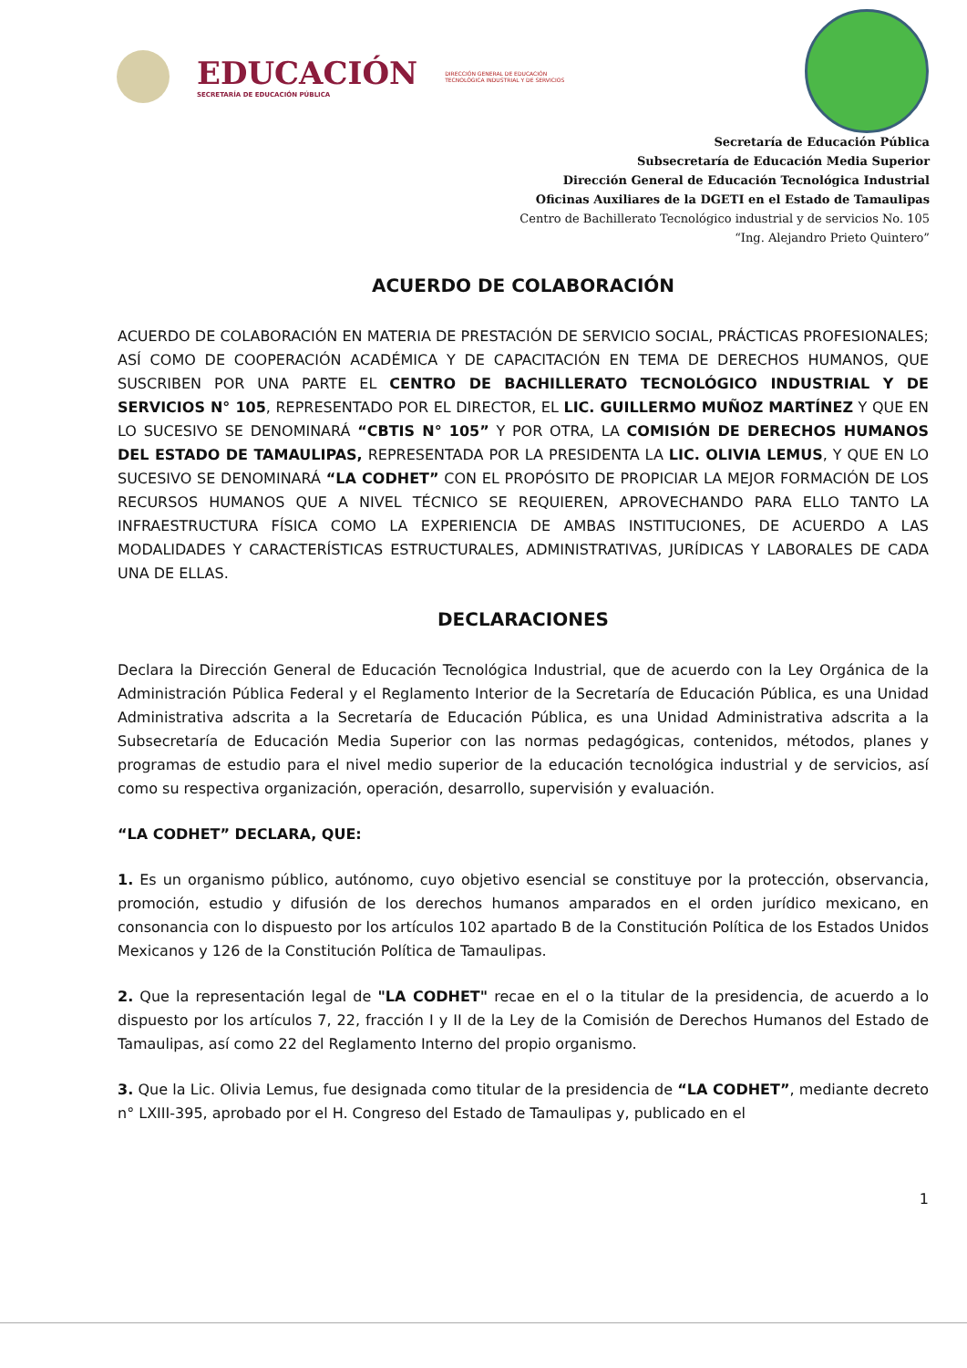EDUCACIÓN
SECRETARÍA DE EDUCACIÓN PÚBLICA
DIRECCIÓN GENERAL DE EDUCACIÓN
TECNOLÓGICA INDUSTRIAL Y DE SERVICIOS
Secretaría de Educación Pública
Subsecretaría de Educación Media Superior
Dirección General de Educación Tecnológica Industrial
Oficinas Auxiliares de la DGETI en el Estado de Tamaulipas
Centro de Bachillerato Tecnológico industrial y de servicios No. 105
“Ing. Alejandro Prieto Quintero”
ACUERDO DE COLABORACIÓN
ACUERDO DE COLABORACIÓN EN MATERIA DE PRESTACIÓN DE SERVICIO SOCIAL, PRÁCTICAS PROFESIONALES; ASÍ COMO DE COOPERACIÓN ACADÉMICA Y DE CAPACITACIÓN EN TEMA DE DERECHOS HUMANOS, QUE SUSCRIBEN POR UNA PARTE EL CENTRO DE BACHILLERATO TECNOLÓGICO INDUSTRIAL Y DE SERVICIOS N° 105, REPRESENTADO POR EL DIRECTOR, EL LIC. GUILLERMO MUÑOZ MARTÍNEZ Y QUE EN LO SUCESIVO SE DENOMINARÁ “CBTIS N° 105” Y POR OTRA, LA COMISIÓN DE DERECHOS HUMANOS DEL ESTADO DE TAMAULIPAS, REPRESENTADA POR LA PRESIDENTA LA LIC. OLIVIA LEMUS, Y QUE EN LO SUCESIVO SE DENOMINARÁ “LA CODHET” CON EL PROPÓSITO DE PROPICIAR LA MEJOR FORMACIÓN DE LOS RECURSOS HUMANOS QUE A NIVEL TÉCNICO SE REQUIEREN, APROVECHANDO PARA ELLO TANTO LA INFRAESTRUCTURA FÍSICA COMO LA EXPERIENCIA DE AMBAS INSTITUCIONES, DE ACUERDO A LAS MODALIDADES Y CARACTERÍSTICAS ESTRUCTURALES, ADMINISTRATIVAS, JURÍDICAS Y LABORALES DE CADA UNA DE ELLAS.
DECLARACIONES
Declara la Dirección General de Educación Tecnológica Industrial, que de acuerdo con la Ley Orgánica de la Administración Pública Federal y el Reglamento Interior de la Secretaría de Educación Pública, es una Unidad Administrativa adscrita a la Secretaría de Educación Pública, es una Unidad Administrativa adscrita a la Subsecretaría de Educación Media Superior con las normas pedagógicas, contenidos, métodos, planes y programas de estudio para el nivel medio superior de la educación tecnológica industrial y de servicios, así como su respectiva organización, operación, desarrollo, supervisión y evaluación.
“LA CODHET” DECLARA, QUE:
1. Es un organismo público, autónomo, cuyo objetivo esencial se constituye por la protección, observancia, promoción, estudio y difusión de los derechos humanos amparados en el orden jurídico mexicano, en consonancia con lo dispuesto por los artículos 102 apartado B de la Constitución Política de los Estados Unidos Mexicanos y 126 de la Constitución Política de Tamaulipas.
2. Que la representación legal de "LA CODHET" recae en el o la titular de la presidencia, de acuerdo a lo dispuesto por los artículos 7, 22, fracción I y II de la Ley de la Comisión de Derechos Humanos del Estado de Tamaulipas, así como 22 del Reglamento Interno del propio organismo.
3. Que la Lic. Olivia Lemus, fue designada como titular de la presidencia de “LA CODHET”, mediante decreto n° LXIII-395, aprobado por el H. Congreso del Estado de Tamaulipas y, publicado en el
1